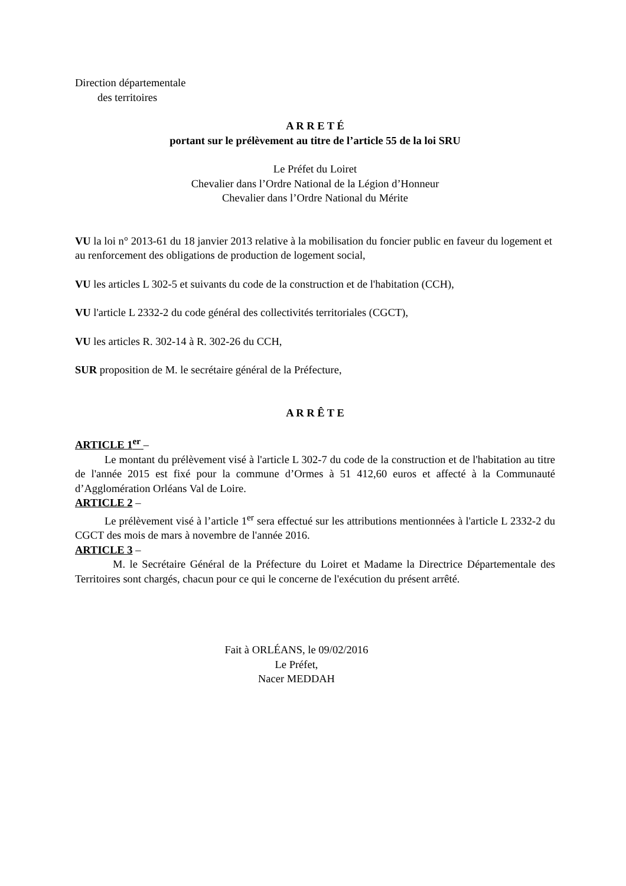Direction départementale
des territoires
A R R E T É
portant sur le prélèvement au titre de l’article 55 de la loi SRU
Le Préfet du Loiret
Chevalier dans l’Ordre National de la Légion d’Honneur
Chevalier dans l’Ordre National du Mérite
VU la loi n° 2013-61 du 18 janvier 2013 relative à la mobilisation du foncier public en faveur du logement et au renforcement des obligations de production de logement social,
VU les articles L 302-5 et suivants du code de la construction et de l'habitation (CCH),
VU l'article L 2332-2 du code général des collectivités territoriales (CGCT),
VU les articles R. 302-14 à R. 302-26 du CCH,
SUR proposition de M. le secrétaire général de la Préfecture,
A R R Ê T E
ARTICLE 1<sup>er</sup> –
Le montant du prélèvement visé à l'article L 302-7 du code de la construction et de l'habitation au titre de l'année 2015 est fixé pour la commune d’Ormes à 51 412,60 euros et affecté à la Communauté d’Agglomération Orléans Val de Loire.
ARTICLE 2 –
Le prélèvement visé à l’article 1<sup>er</sup> sera effectué sur les attributions mentionnées à l'article L 2332-2 du CGCT des mois de mars à novembre de l'année 2016.
ARTICLE 3 –
M. le Secrétaire Général de la Préfecture du Loiret et Madame la Directrice Départementale des Territoires sont chargés, chacun pour ce qui le concerne de l'exécution du présent arrêté.
Fait à ORLÉANS, le 09/02/2016
Le Préfet,
Nacer MEDDAH